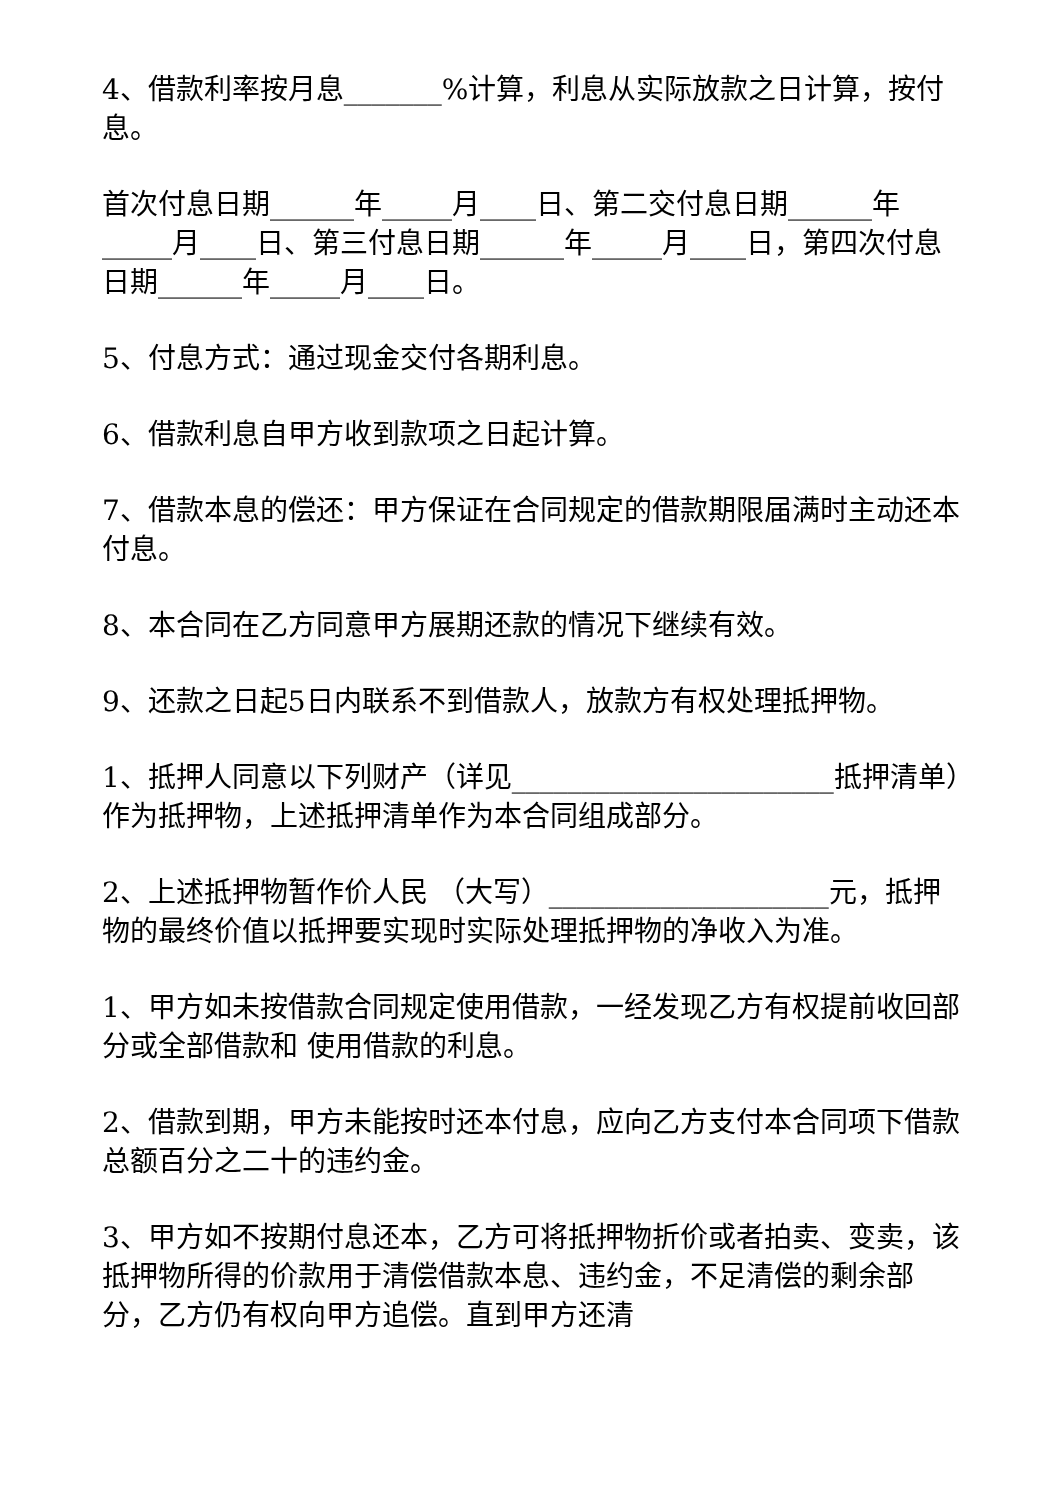4、借款利率按月息_______%计算，利息从实际放款之日计算，按付息。
首次付息日期______年_____月____日、第二交付息日期______年_____月____日、第三付息日期______年_____月____日，第四次付息日期______年_____月____日。
5、付息方式：通过现金交付各期利息。
6、借款利息自甲方收到款项之日起计算。
7、借款本息的偿还：甲方保证在合同规定的借款期限届满时主动还本付息。
8、本合同在乙方同意甲方展期还款的情况下继续有效。
9、还款之日起5日内联系不到借款人，放款方有权处理抵押物。
1、抵押人同意以下列财产（详见_______________________抵押清单）作为抵押物，上述抵押清单作为本合同组成部分。
2、上述抵押物暂作价人民 （大写）____________________元，抵押物的最终价值以抵押要实现时实际处理抵押物的净收入为准。
1、甲方如未按借款合同规定使用借款，一经发现乙方有权提前收回部分或全部借款和 使用借款的利息。
2、借款到期，甲方未能按时还本付息，应向乙方支付本合同项下借款总额百分之二十的违约金。
3、甲方如不按期付息还本，乙方可将抵押物折价或者拍卖、变卖，该抵押物所得的价款用于清偿借款本息、违约金，不足清偿的剩余部分，乙方仍有权向甲方追偿。直到甲方还清